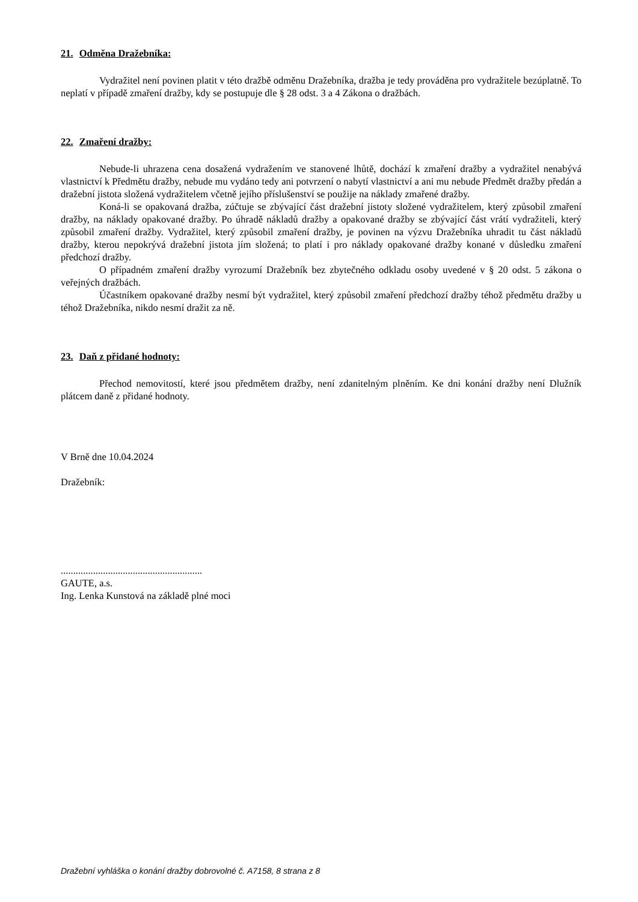21. Odměna Dražebníka:
Vydražitel není povinen platit v této dražbě odměnu Dražebníka, dražba je tedy prováděna pro vydražitele bezúplatně. To neplatí v případě zmaření dražby, kdy se postupuje dle § 28 odst. 3 a 4 Zákona o dražbách.
22. Zmaření dražby:
Nebude-li uhrazena cena dosažená vydražením ve stanovené lhůtě, dochází k zmaření dražby a vydražitel nenabývá vlastnictví k Předmětu dražby, nebude mu vydáno tedy ani potvrzení o nabytí vlastnictví a ani mu nebude Předmět dražby předán a dražební jistota složená vydražitelem včetně jejího příslušenství se použije na náklady zmařené dražby.
Koná-li se opakovaná dražba, zúčtuje se zbývající část dražební jistoty složené vydražitelem, který způsobil zmaření dražby, na náklady opakované dražby. Po úhradě nákladů dražby a opakované dražby se zbývající část vrátí vydražiteli, který způsobil zmaření dražby. Vydražitel, který způsobil zmaření dražby, je povinen na výzvu Dražebníka uhradit tu část nákladů dražby, kterou nepokrývá dražební jistota jím složená; to platí i pro náklady opakované dražby konané v důsledku zmaření předchozí dražby.
O případném zmaření dražby vyrozumí Dražebník bez zbytečného odkladu osoby uvedené v § 20 odst. 5 zákona o veřejných dražbách.
Účastníkem opakované dražby nesmí být vydražitel, který způsobil zmaření předchozí dražby téhož předmětu dražby u téhož Dražebníka, nikdo nesmí dražit za ně.
23. Daň z přidané hodnoty:
Přechod nemovitostí, které jsou předmětem dražby, není zdanitelným plněním. Ke dni konání dražby není Dlužník plátcem daně z přidané hodnoty.
V Brně dne 10.04.2024
Dražebník:
.........................................................
GAUTE, a.s.
Ing. Lenka Kunstová na základě plné moci
Dražební vyhláška o konání dražby dobrovolné č. A7158, 8 strana z 8